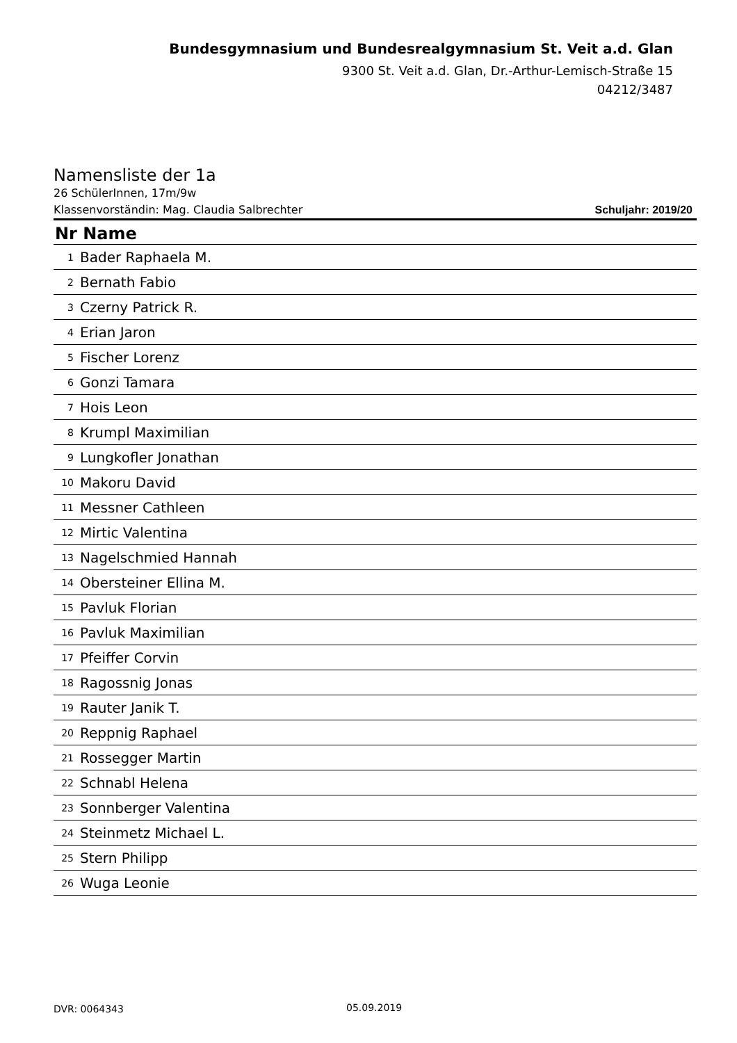Bundesgymnasium und Bundesrealgymnasium St. Veit a.d. Glan
9300 St. Veit a.d. Glan, Dr.-Arthur-Lemisch-Straße 15
04212/3487
Namensliste der 1a
26 SchülerInnen, 17m/9w
Klassenvorständin: Mag. Claudia Salbrechter Schuljahr: 2019/20
| Nr Name | |
| --- | --- |
| 1 | Bader Raphaela M. |
| 2 | Bernath Fabio |
| 3 | Czerny Patrick R. |
| 4 | Erian Jaron |
| 5 | Fischer Lorenz |
| 6 | Gonzi Tamara |
| 7 | Hois Leon |
| 8 | Krumpl Maximilian |
| 9 | Lungkofler Jonathan |
| 10 | Makoru David |
| 11 | Messner Cathleen |
| 12 | Mirtic Valentina |
| 13 | Nagelschmied Hannah |
| 14 | Obersteiner Ellina M. |
| 15 | Pavluk Florian |
| 16 | Pavluk Maximilian |
| 17 | Pfeiffer Corvin |
| 18 | Ragossnig Jonas |
| 19 | Rauter Janik T. |
| 20 | Reppnig Raphael |
| 21 | Rossegger Martin |
| 22 | Schnabl Helena |
| 23 | Sonnberger Valentina |
| 24 | Steinmetz Michael L. |
| 25 | Stern Philipp |
| 26 | Wuga Leonie |
DVR: 0064343 05.09.2019